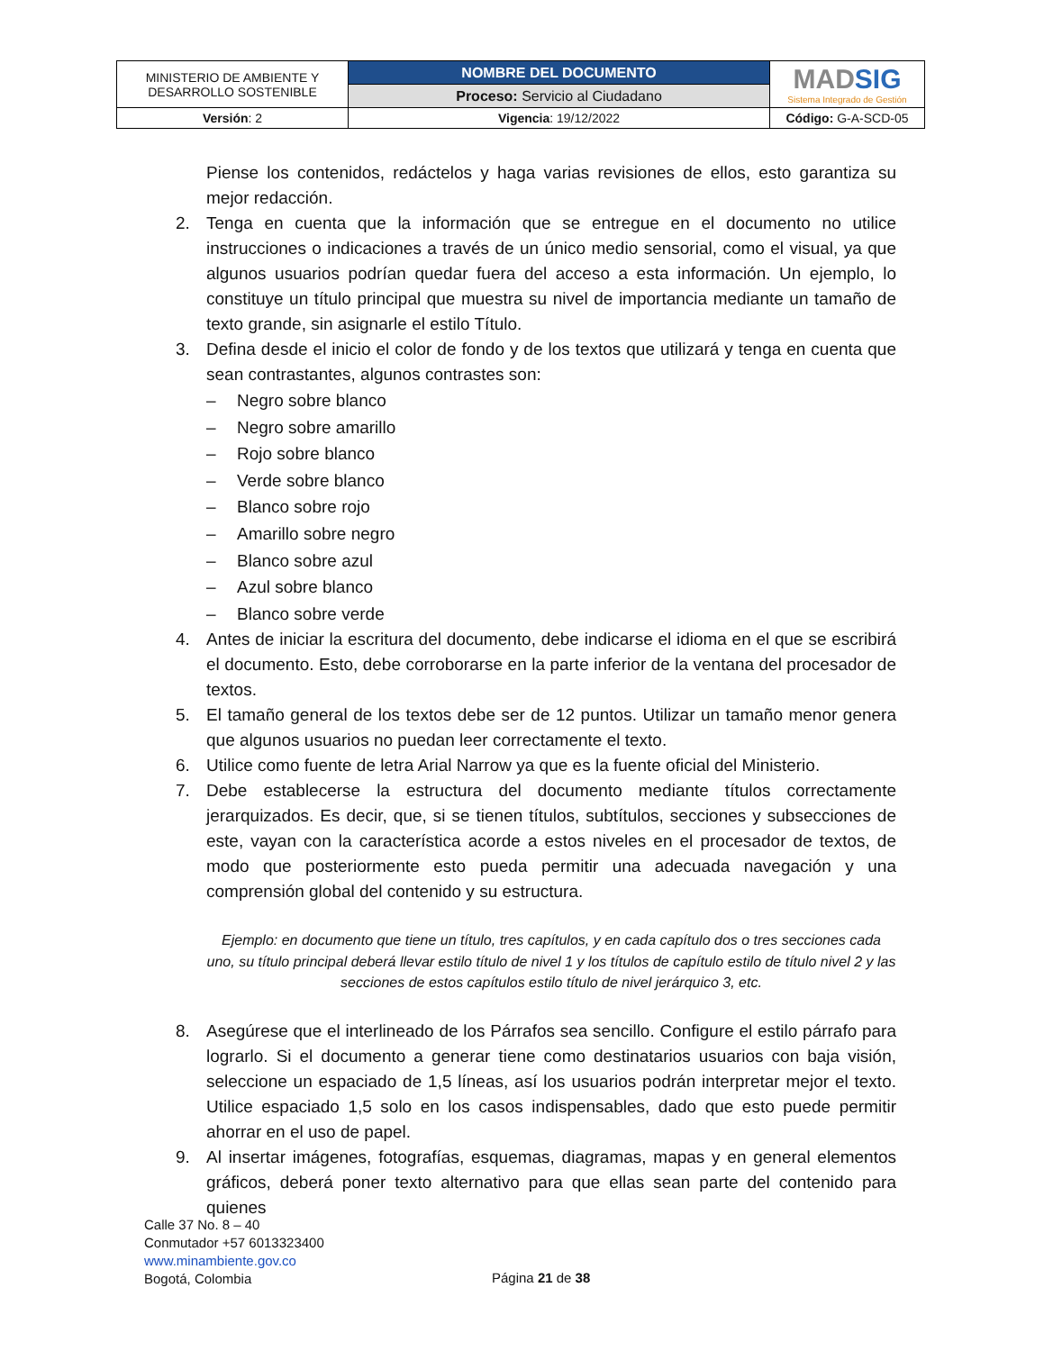| MINISTERIO DE AMBIENTE Y DESARROLLO SOSTENIBLE | NOMBRE DEL DOCUMENTO | MAD SIG Sistema Integrado de Gestión |
| | Proceso: Servicio al Ciudadano | |
| Versión : 2 | Vigencia : 19/12/2022 | Código: G-A-SCD-05 |
Piense los contenidos, redáctelos y haga varias revisiones de ellos, esto garantiza su mejor redacción.
2. Tenga en cuenta que la información que se entregue en el documento no utilice instrucciones o indicaciones a través de un único medio sensorial, como el visual, ya que algunos usuarios podrían quedar fuera del acceso a esta información. Un ejemplo, lo constituye un título principal que muestra su nivel de importancia mediante un tamaño de texto grande, sin asignarle el estilo Título.
3. Defina desde el inicio el color de fondo y de los textos que utilizará y tenga en cuenta que sean contrastantes, algunos contrastes son:
– Negro sobre blanco
– Negro sobre amarillo
– Rojo sobre blanco
– Verde sobre blanco
– Blanco sobre rojo
– Amarillo sobre negro
– Blanco sobre azul
– Azul sobre blanco
– Blanco sobre verde
4. Antes de iniciar la escritura del documento, debe indicarse el idioma en el que se escribirá el documento. Esto, debe corroborarse en la parte inferior de la ventana del procesador de textos.
5. El tamaño general de los textos debe ser de 12 puntos. Utilizar un tamaño menor genera que algunos usuarios no puedan leer correctamente el texto.
6. Utilice como fuente de letra Arial Narrow ya que es la fuente oficial del Ministerio.
7. Debe establecerse la estructura del documento mediante títulos correctamente jerarquizados. Es decir, que, si se tienen títulos, subtítulos, secciones y subsecciones de este, vayan con la característica acorde a estos niveles en el procesador de textos, de modo que posteriormente esto pueda permitir una adecuada navegación y una comprensión global del contenido y su estructura.
Ejemplo: en documento que tiene un título, tres capítulos, y en cada capítulo dos o tres secciones cada uno, su título principal deberá llevar estilo título de nivel 1 y los títulos de capítulo estilo de título nivel 2 y las secciones de estos capítulos estilo título de nivel jerárquico 3, etc.
8. Asegúrese que el interlineado de los Párrafos sea sencillo. Configure el estilo párrafo para lograrlo. Si el documento a generar tiene como destinatarios usuarios con baja visión, seleccione un espaciado de 1,5 líneas, así los usuarios podrán interpretar mejor el texto. Utilice espaciado 1,5 solo en los casos indispensables, dado que esto puede permitir ahorrar en el uso de papel.
9. Al insertar imágenes, fotografías, esquemas, diagramas, mapas y en general elementos gráficos, deberá poner texto alternativo para que ellas sean parte del contenido para quienes
Calle 37 No. 8 – 40
Conmutador +57 6013323400
www.minambiente.gov.co
Bogotá, Colombia
Página 21 de 38